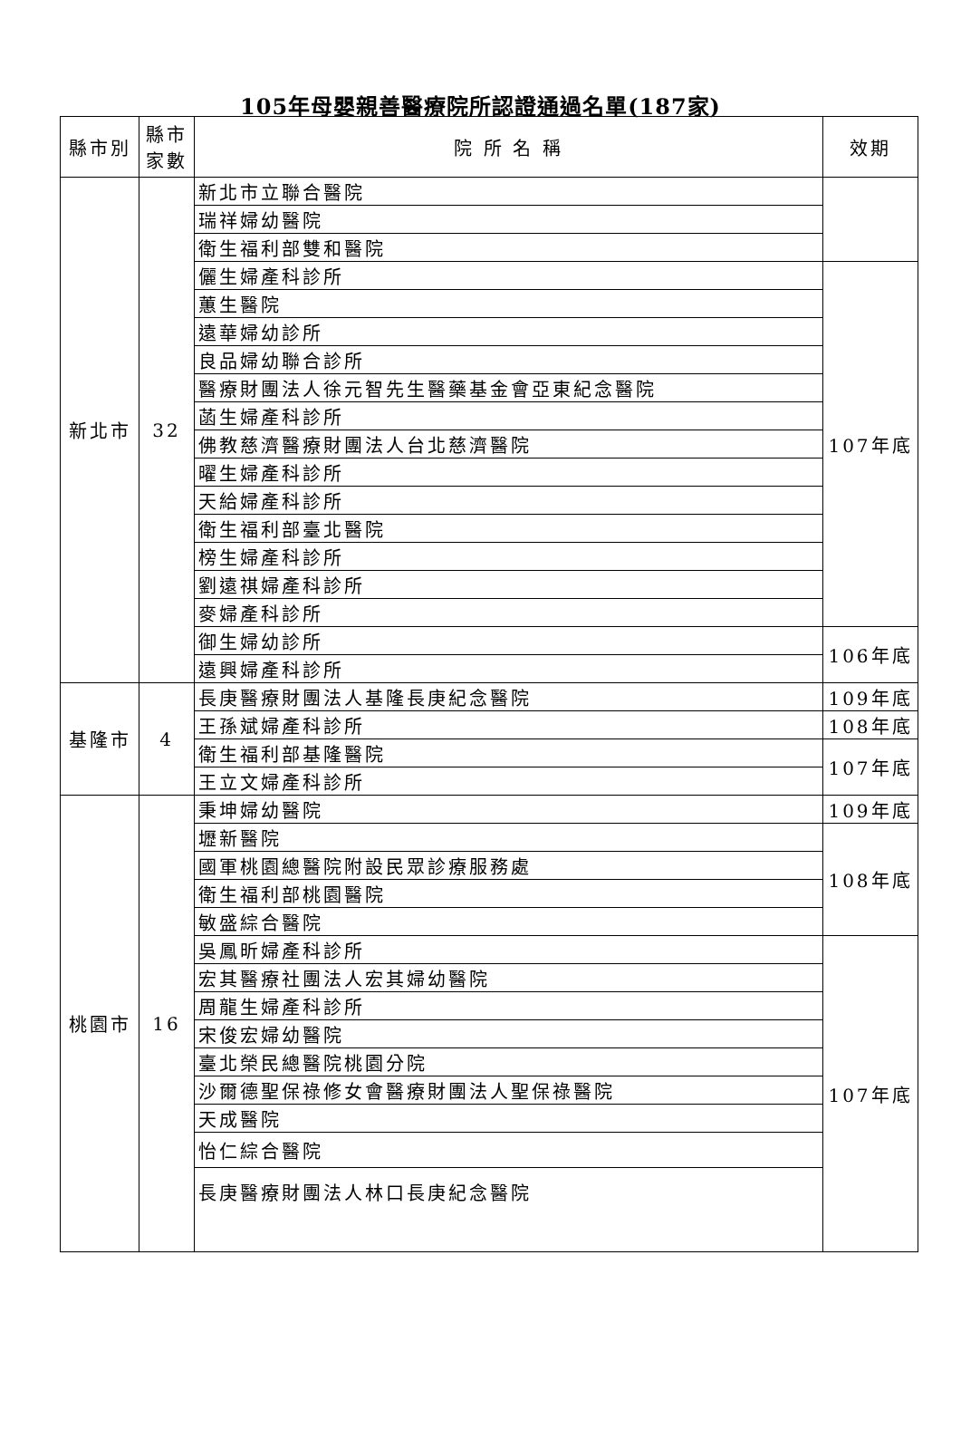105年母嬰親善醫療院所認證通過名單(187家)
| 縣市別 | 縣市 家數 | 院 所 名 稱 | 效期 |
| --- | --- | --- | --- |
| 新北市 | 32 | 新北市立聯合醫院 | |
| | | 瑞祥婦幼醫院 | |
| | | 衛生福利部雙和醫院 | |
| | | 儷生婦產科診所 | 107年底 |
| | | 蕙生醫院 | |
| | | 遠華婦幼診所 | |
| | | 良品婦幼聯合診所 | |
| | | 醫療財團法人徐元智先生醫藥基金會亞東紀念醫院 | |
| | | 菡生婦產科診所 | |
| | | 佛教慈濟醫療財團法人台北慈濟醫院 | |
| | | 曜生婦產科診所 | |
| | | 天給婦產科診所 | |
| | | 衛生福利部臺北醫院 | |
| | | 榜生婦產科診所 | |
| | | 劉遠祺婦產科診所 | |
| | | 麥婦產科診所 | |
| | | 御生婦幼診所 | 106年底 |
| | | 遠興婦產科診所 | |
| 基隆市 | 4 | 長庚醫療財團法人基隆長庚紀念醫院 | 109年底 |
| | | 王孫斌婦產科診所 | 108年底 |
| | | 衛生福利部基隆醫院 | 107年底 |
| | | 王立文婦產科診所 | |
| 桃園市 | 16 | 秉坤婦幼醫院 | 109年底 |
| | | 壢新醫院 | 108年底 |
| | | 國軍桃園總醫院附設民眾診療服務處 | |
| | | 衛生福利部桃園醫院 | |
| | | 敏盛綜合醫院 | |
| | | 吳鳳昕婦產科診所 | 107年底 |
| | | 宏其醫療社團法人宏其婦幼醫院 | |
| | | 周龍生婦產科診所 | |
| | | 宋俊宏婦幼醫院 | |
| | | 臺北榮民總醫院桃園分院 | |
| | | 沙爾德聖保祿修女會醫療財團法人聖保祿醫院 | |
| | | 天成醫院 | |
| | | 怡仁綜合醫院 | |
| | | 長庚醫療財團法人林口長庚紀念醫院 | |